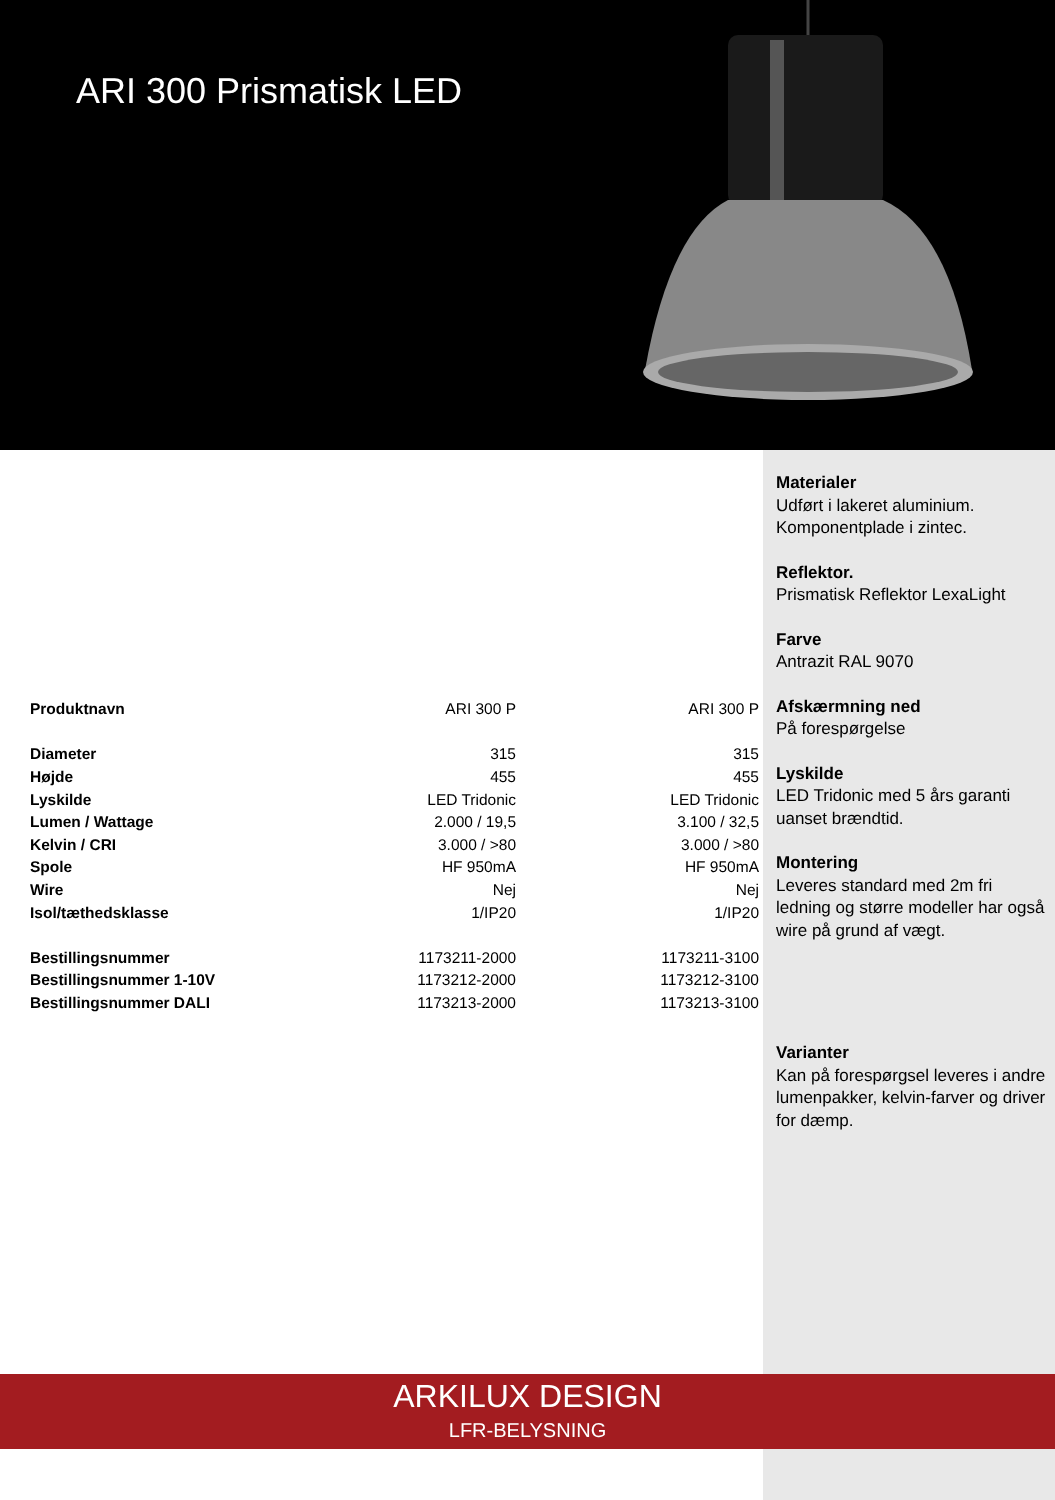ARI 300 Prismatisk LED
Materialer
Udført i lakeret aluminium.
Komponentplade i zintec.
Reflektor.
Prismatisk Reflektor LexaLight
Farve
Antrazit RAL 9070
Afskærmning ned
På forespørgelse
Lyskilde
LED Tridonic med 5 års garanti uanset brændtid.
Montering
Leveres standard med 2m fri ledning og større modeller har også wire på grund af vægt.
Varianter
Kan på forespørgsel leveres i andre lumenpakker, kelvin-farver og driver for dæmp.
| Produktnavn | ARI 300 P | ARI 300 P |
| Diameter | 315 | 315 |
| Højde | 455 | 455 |
| Lyskilde | LED Tridonic | LED Tridonic |
| Lumen / Wattage | 2.000 / 19,5 | 3.100 / 32,5 |
| Kelvin / CRI | 3.000 / >80 | 3.000 / >80 |
| Spole | HF 950mA | HF 950mA |
| Wire | Nej | Nej |
| Isol/tæthedsklasse | 1/IP20 | 1/IP20 |
| Bestillingsnummer | 1173211-2000 | 1173211-3100 |
| Bestillingsnummer 1-10V | 1173212-2000 | 1173212-3100 |
| Bestillingsnummer DALI | 1173213-2000 | 1173213-3100 |
ARKILUX DESIGN
LFR-BELYSNING